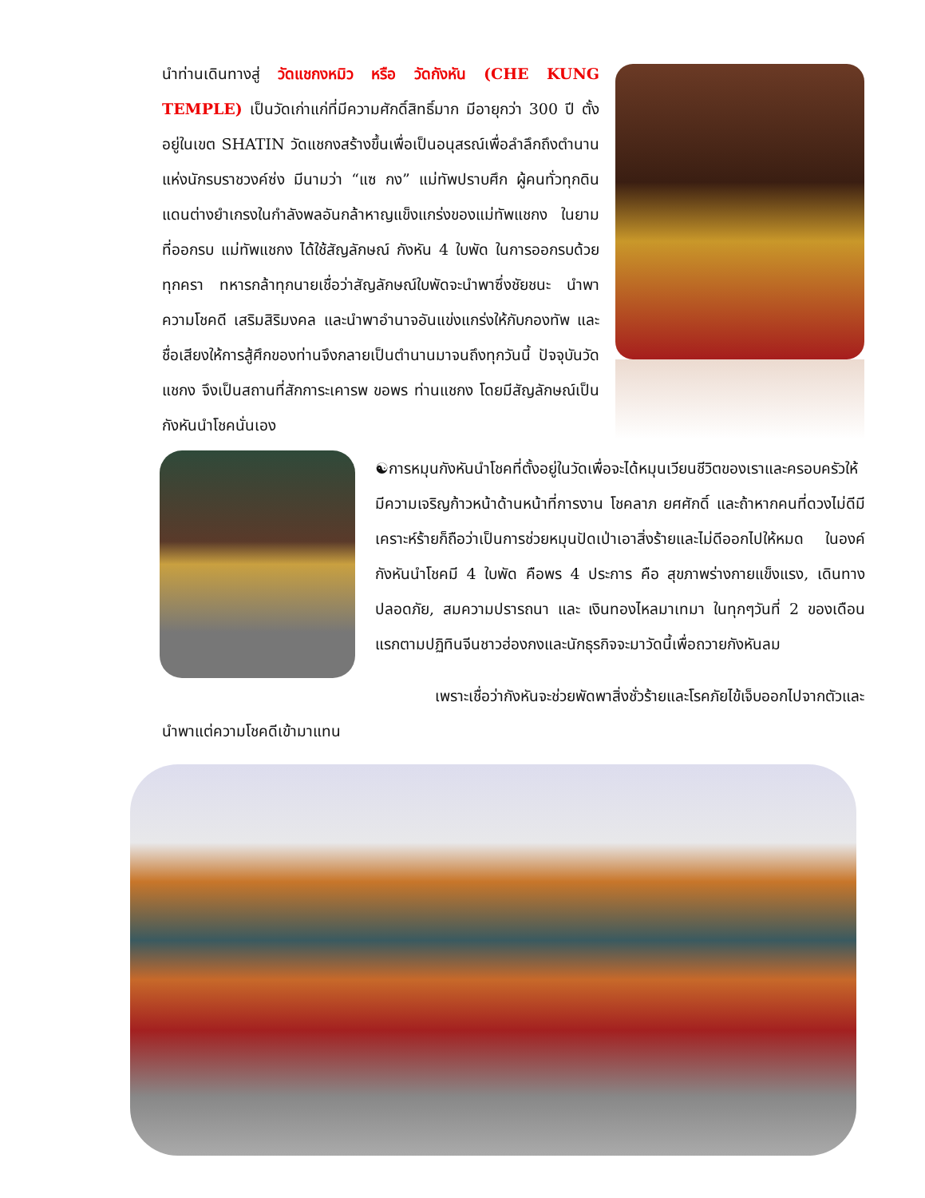นำท่านเดินทางสู่ วัดแชกงหมิว หรือ วัดกังหัน (CHE KUNG TEMPLE) เป็นวัดเก่าแก่ที่มีความศักดิ์สิทธิ์มาก มีอายุกว่า 300 ปี ตั้งอยู่ในเขต SHATIN วัดแชกงสร้างขึ้นเพื่อเป็นอนุสรณ์เพื่อลำลึกถึงตำนานแห่งนักรบราชวงค์ซ่ง มีนามว่า “แซ กง” แม่ทัพปราบศึก ผู้คนทั่วทุกดินแดนต่างยำเกรงในกำลังพลอันกล้าหาญแข็งแกร่งของแม่ทัพแชกง ในยามที่ออกรบ แม่ทัพแชกง ได้ใช้สัญลักษณ์ กังหัน 4 ใบพัด ในการออกรบด้วยทุกครา ทหารกล้าทุกนายเชื่อว่าสัญลักษณ์ใบพัดจะนำพาซึ่งชัยชนะ นำพาความโชคดี เสริมสิริมงคล และนำพาอำนาจอันแข่งแกร่งให้กับกองทัพ และชื่อเสียงให้การสู้ศึกของท่านจึงกลายเป็นตำนานมาจนถึงทุกวันนี้ ปัจจุบันวัดแชกง จึงเป็นสถานที่สักการะเคารพ ขอพร ท่านแชกง โดยมีสัญลักษณ์เป็นกังหันนำโชคนั่นเอง
☯การหมุนกังหันนำโชคที่ตั้งอยู่ในวัดเพื่อจะได้หมุนเวียนชีวิตของเราและครอบครัวให้มีความเจริญก้าวหน้าด้านหน้าที่การงาน โชคลาภ ยศศักดิ์ และถ้าหากคนที่ดวงไม่ดีมีเคราะห์ร้ายก็ถือว่าเป็นการช่วยหมุนปัดเป่าเอาสิ่งร้ายและไม่ดีออกไปให้หมด ในองค์กังหันนำโชคมี 4 ใบพัด คือพร 4 ประการ คือ สุขภาพร่างกายแข็งแรง, เดินทางปลอดภัย, สมความปรารถนา และ เงินทองไหลมาเทมา ในทุกๆวันที่ 2 ของเดือนแรกตามปฏิทินจีนชาวฮ่องกงและนักธุรกิจจะมาวัดนี้เพื่อถวายกังหันลม
เพราะเชื่อว่ากังหันจะช่วยพัดพาสิ่งชั่วร้ายและโรคภัยไข้เจ็บออกไปจากตัวและ
นำพาแต่ความโชคดีเข้ามาแทน